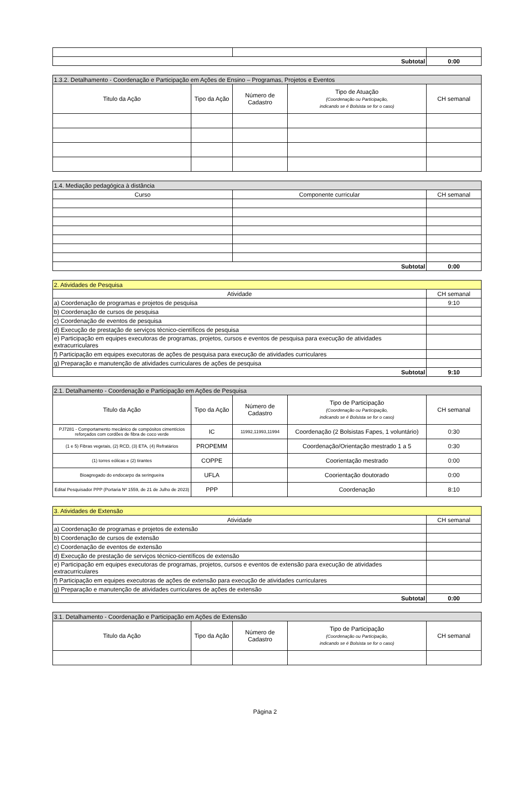| Subtotal | | 0:00 |
| 1.3.2. Detalhamento - Coordenação e Participação em Ações de Ensino – Programas, Projetos e Eventos | | | | |
| Titulo da Ação | Tipo da Ação | Número de Cadastro | Tipo de Atuação (Coordenação ou Participação, indicando se é Bolsista se for o caso) | CH semanal |
| 1.4. Mediação pedagógica à distância | | |
| Curso | Componente curricular | CH semanal |
| Subtotal | | 0:00 |
| 2. Atividades de Pesquisa | |
| Atividade | CH semanal |
| a) Coordenação de programas e projetos de pesquisa | 9:10 |
| b) Coordenação de cursos de pesquisa | |
| c) Coordenação de eventos de pesquisa | |
| d) Execução de prestação de serviços técnico-científicos de pesquisa | |
| e) Participação em equipes executoras de programas, projetos, cursos e eventos de pesquisa para execução de atividades extracurriculares | |
| f) Participação em equipes executoras de ações de pesquisa para execução de atividades curriculares | |
| g) Preparação e manutenção de atividades curriculares de ações de pesquisa | |
| Subtotal | 9:10 |
| 2.1. Detalhamento - Coordenação e Participação em Ações de Pesquisa | | | | |
| Titulo da Ação | Tipo da Ação | Número de Cadastro | Tipo de Participação (Coordenação ou Participação, indicando se é Bolsista se for o caso) | CH semanal |
| PJ7281 - Comportamento mecânico de compósitos cimentícios reforçados com cordões de fibra de coco verde | IC | 11992,11993,11994 | Coordenação (2 Bolsistas Fapes, 1 voluntário) | 0:30 |
| (1 e 5) Fibras vegetais, (2) RCD, (3) ETA, (4) Refratários | PROPEMM | | Coordenação/Orientação mestrado 1 a 5 | 0:30 |
| (1) torres eólicas e (2) tirantes | COPPE | | Coorientação mestrado | 0:00 |
| Bioagregado do endocarpo da seringueira | UFLA | | Coorientação doutorado | 0:00 |
| Edital Pesquisador PPP (Portaria Nº 1559, de 21 de Julho de 2023) | PPP | | Coordenação | 8:10 |
| 3. Atividades de Extensão | |
| Atividade | CH semanal |
| a) Coordenação de programas e projetos de extensão | |
| b) Coordenação de cursos de extensão | |
| c) Coordenação de eventos de extensão | |
| d) Execução de prestação de serviços técnico-científicos de extensão | |
| e) Participação em equipes executoras de programas, projetos, cursos e eventos de extensão para execução de atividades extracurriculares | |
| f) Participação em equipes executoras de ações de extensão para execução de atividades curriculares | |
| g) Preparação e manutenção de atividades curriculares de ações de extensão | |
| Subtotal | 0:00 |
| 3.1. Detalhamento - Coordenação e Participação em Ações de Extensão | | | | |
| Titulo da Ação | Tipo da Ação | Número de Cadastro | Tipo de Participação (Coordenação ou Participação, indicando se é Bolsista se for o caso) | CH semanal |
Página 2